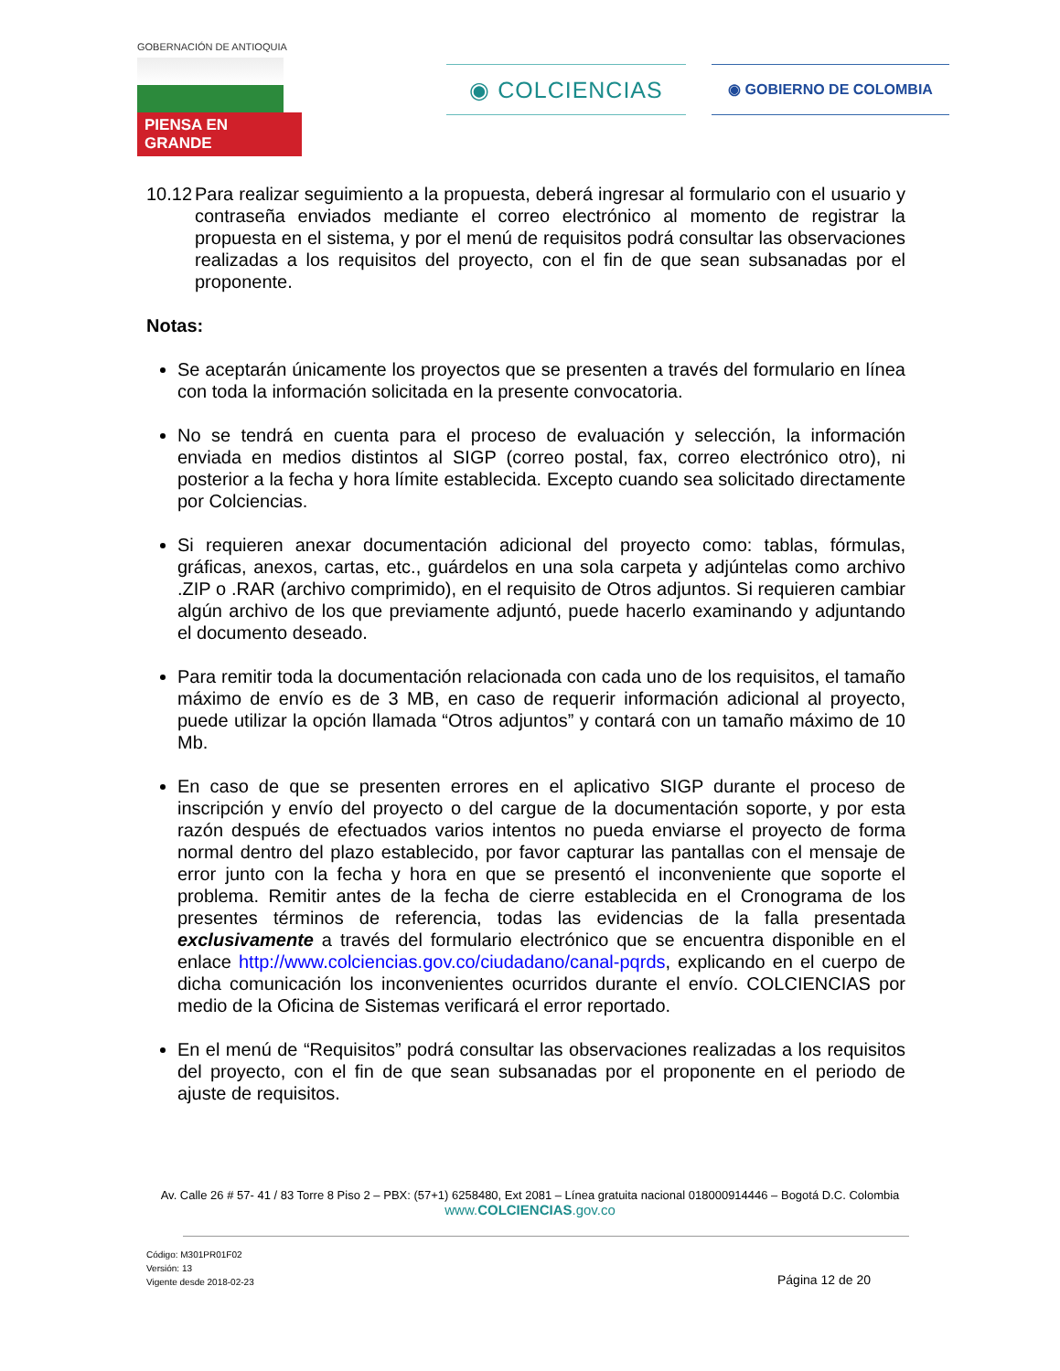GOBERNACIÓN DE ANTIOQUIA
PIENSA EN GRANDE
◉ COLCIENCIAS ◉ GOBIERNO DE COLOMBIA
10.12
Para realizar seguimiento a la propuesta, deberá ingresar al formulario con el usuario y contraseña enviados mediante el correo electrónico al momento de registrar la propuesta en el sistema, y por el menú de requisitos podrá consultar las observaciones realizadas a los requisitos del proyecto, con el fin de que sean subsanadas por el proponente.
Notas:
Se aceptarán únicamente los proyectos que se presenten a través del formulario en línea con toda la información solicitada en la presente convocatoria.
No se tendrá en cuenta para el proceso de evaluación y selección, la información enviada en medios distintos al SIGP (correo postal, fax, correo electrónico otro), ni posterior a la fecha y hora límite establecida. Excepto cuando sea solicitado directamente por Colciencias.
Si requieren anexar documentación adicional del proyecto como: tablas, fórmulas, gráficas, anexos, cartas, etc., guárdelos en una sola carpeta y adjúntelas como archivo .ZIP o .RAR (archivo comprimido), en el requisito de Otros adjuntos. Si requieren cambiar algún archivo de los que previamente adjuntó, puede hacerlo examinando y adjuntando el documento deseado.
Para remitir toda la documentación relacionada con cada uno de los requisitos, el tamaño máximo de envío es de 3 MB, en caso de requerir información adicional al proyecto, puede utilizar la opción llamada “Otros adjuntos” y contará con un tamaño máximo de 10 Mb.
En caso de que se presenten errores en el aplicativo SIGP durante el proceso de inscripción y envío del proyecto o del cargue de la documentación soporte, y por esta razón después de efectuados varios intentos no pueda enviarse el proyecto de forma normal dentro del plazo establecido, por favor capturar las pantallas con el mensaje de error junto con la fecha y hora en que se presentó el inconveniente que soporte el problema. Remitir antes de la fecha de cierre establecida en el Cronograma de los presentes términos de referencia, todas las evidencias de la falla presentada exclusivamente a través del formulario electrónico que se encuentra disponible en el enlace http://www.colciencias.gov.co/ciudadano/canal-pqrds, explicando en el cuerpo de dicha comunicación los inconvenientes ocurridos durante el envío. COLCIENCIAS por medio de la Oficina de Sistemas verificará el error reportado.
En el menú de “Requisitos” podrá consultar las observaciones realizadas a los requisitos del proyecto, con el fin de que sean subsanadas por el proponente en el periodo de ajuste de requisitos.
Av. Calle 26 # 57- 41 / 83 Torre 8 Piso 2 – PBX: (57+1) 6258480, Ext 2081 – Línea gratuita nacional 018000914446 – Bogotá D.C. Colombia
www.COLCIENCIAS.gov.co
Código: M301PR01F02
Versión: 13
Vigente desde 2018-02-23
Página 12 de 20